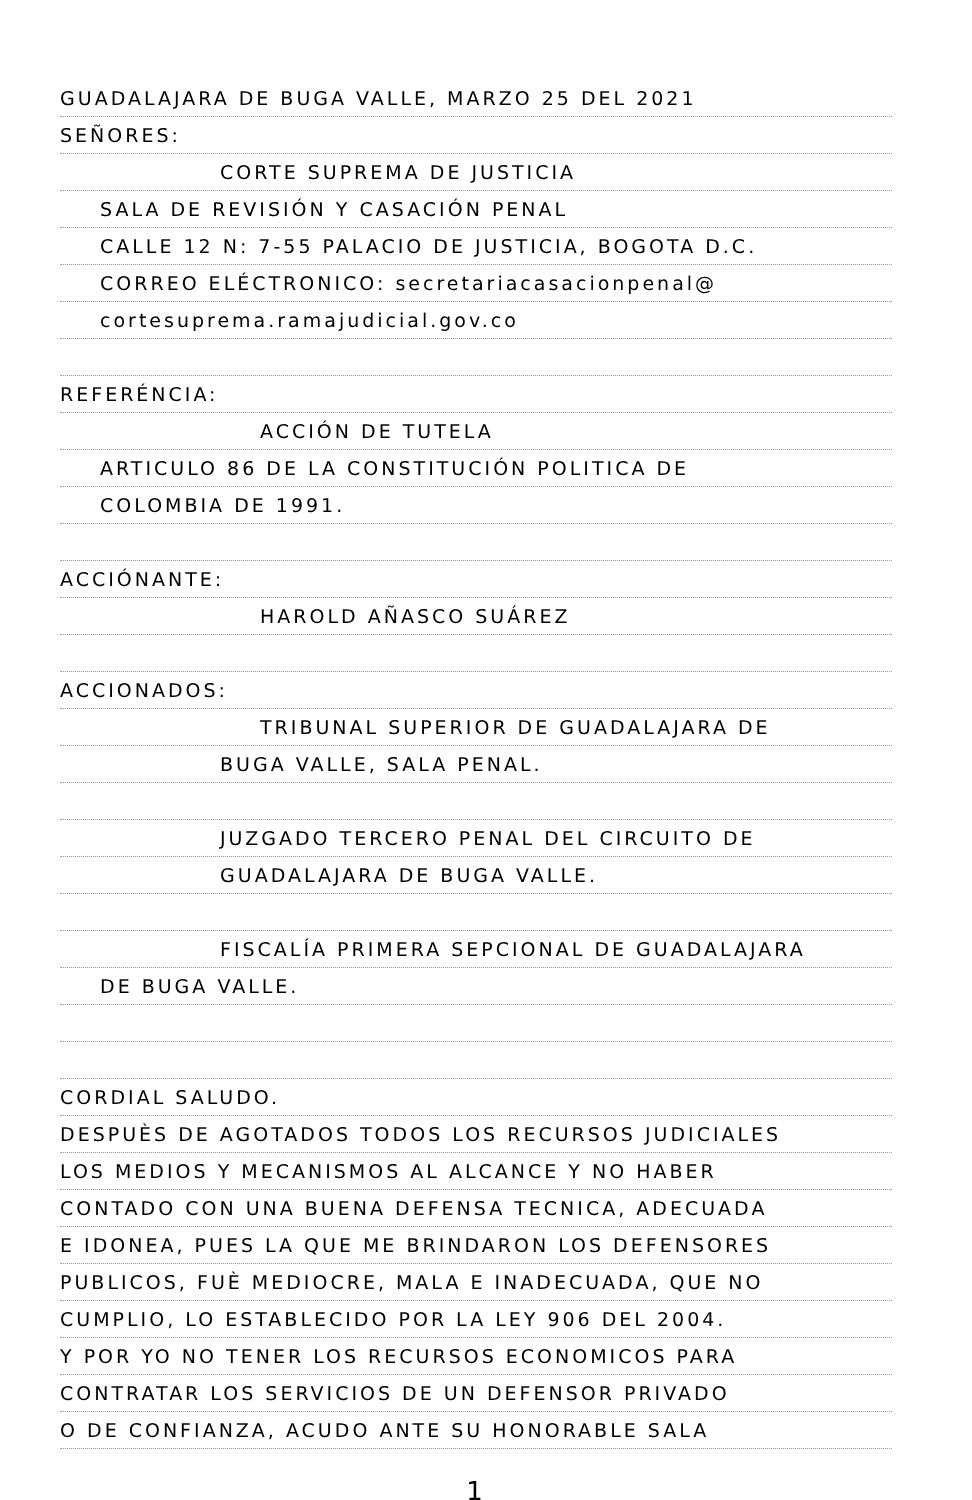GUADALAJARA DE BUGA VALLE, MARZO 25 DEL 2021
SEÑORES:
CORTE SUPREMA DE JUSTICIA
SALA DE REVISIÓN Y CASACIÓN PENAL
CALLE 12 N: 7-55 PALACIO DE JUSTICIA, BOGOTA D.C.
CORREO ELÉCTRONICO: secretariacasacionpenal@
cortesuprema.ramajudicial.gov.co
REFERÉNCIA:
ACCIÓN DE TUTELA
ARTICULO 86 DE LA CONSTITUCIÓN POLITICA DE
COLOMBIA DE 1991.
ACCIÓNANTE:
HAROLD AÑASCO SUÁREZ
ACCIONADOS:
TRIBUNAL SUPERIOR DE GUADALAJARA DE
BUGA VALLE, SALA PENAL.
JUZGADO TERCERO PENAL DEL CIRCUITO DE
GUADALAJARA DE BUGA VALLE.
FISCALÍA PRIMERA SEPCIONAL DE GUADALAJARA
DE BUGA VALLE.
CORDIAL SALUDO.
DESPUÈS DE AGOTADOS TODOS LOS RECURSOS JUDICIALES
LOS MEDIOS Y MECANISMOS AL ALCANCE Y NO HABER
CONTADO CON UNA BUENA DEFENSA TECNICA, ADECUADA
E IDONEA, PUES LA QUE ME BRINDARON LOS DEFENSORES
PUBLICOS, FUÈ MEDIOCRE, MALA E INADECUADA, QUE NO
CUMPLIO, LO ESTABLECIDO POR LA LEY 906 DEL 2004.
Y POR YO NO TENER LOS RECURSOS ECONOMICOS PARA
CONTRATAR LOS SERVICIOS DE UN DEFENSOR PRIVADO
O DE CONFIANZA, ACUDO ANTE SU HONORABLE SALA
1